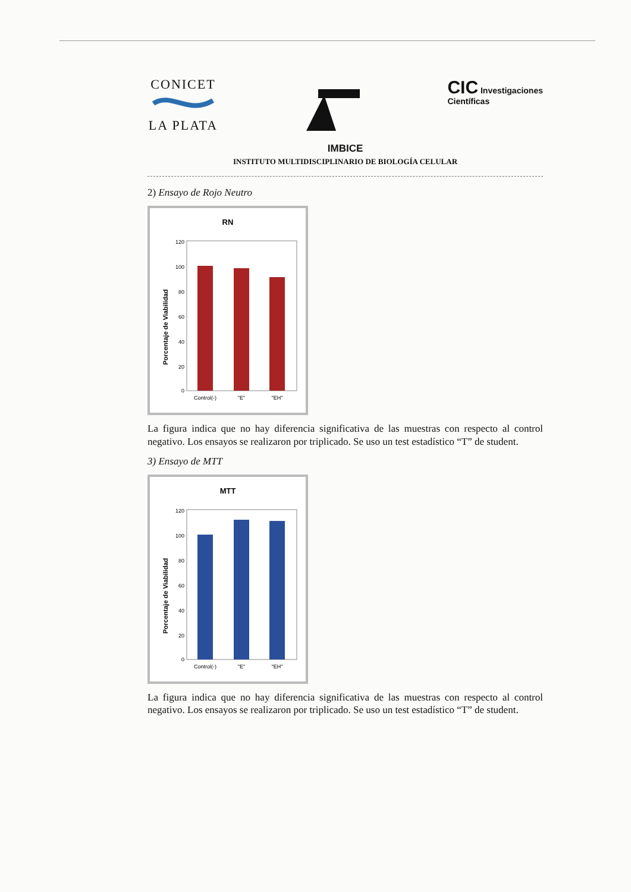CONICET
LA PLATA
CIC Investigaciones
Científicas
IMBICE
INSTITUTO MULTIDISCIPLINARIO DE BIOLOGÍA CELULAR
2) Ensayo de Rojo Neutro
RN
Porcentaje de Viabilidad
120
100
80
60
40
20
0
Control(-)
"E"
"EH"
La figura indica que no hay diferencia significativa de las muestras con respecto al control negativo. Los ensayos se realizaron por triplicado. Se uso un test estadístico “T” de student.
3) Ensayo de MTT
MTT
Porcentaje de Viabilidad
120
100
80
60
40
20
0
Control(-)
"E"
"EH"
La figura indica que no hay diferencia significativa de las muestras con respecto al control negativo. Los ensayos se realizaron por triplicado. Se uso un test estadístico “T” de student.